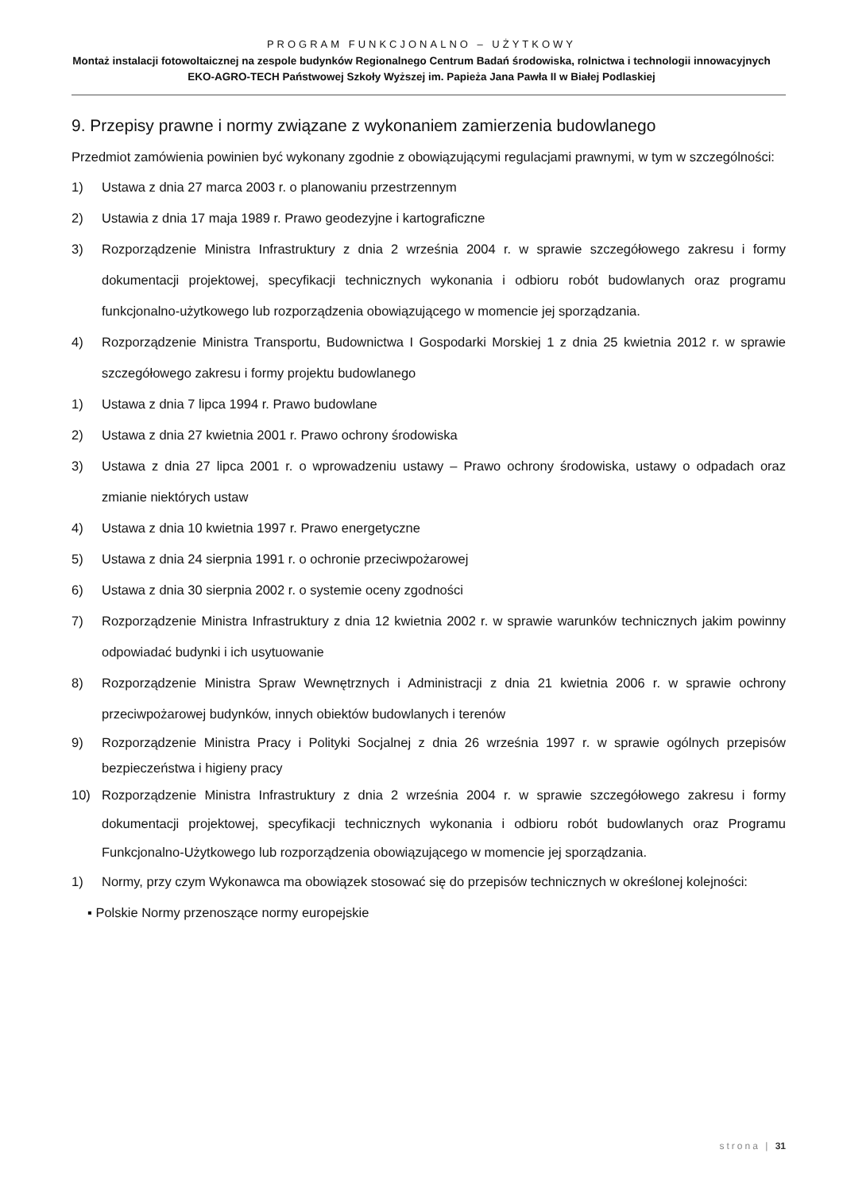PROGRAM FUNKCJONALNO – UŻYTKOWY
Montaż instalacji fotowoltaicznej na zespole budynków Regionalnego Centrum Badań środowiska, rolnictwa i technologii innowacyjnych EKO-AGRO-TECH Państwowej Szkoły Wyższej im. Papieża Jana Pawła II w Białej Podlaskiej
9. Przepisy prawne i normy związane z wykonaniem zamierzenia budowlanego
Przedmiot zamówienia powinien być wykonany zgodnie z obowiązującymi regulacjami prawnymi, w tym w szczególności:
1) Ustawa z dnia 27 marca 2003 r. o planowaniu przestrzennym
2) Ustawia z dnia 17 maja 1989 r. Prawo geodezyjne i kartograficzne
3) Rozporządzenie Ministra Infrastruktury z dnia 2 września 2004 r. w sprawie szczegółowego zakresu i formy dokumentacji projektowej, specyfikacji technicznych wykonania i odbioru robót budowlanych oraz programu funkcjonalno-użytkowego lub rozporządzenia obowiązującego w momencie jej sporządzania.
4) Rozporządzenie Ministra Transportu, Budownictwa I Gospodarki Morskiej 1 z dnia 25 kwietnia 2012 r. w sprawie szczegółowego zakresu i formy projektu budowlanego
1) Ustawa z dnia 7 lipca 1994 r. Prawo budowlane
2) Ustawa z dnia 27 kwietnia 2001 r. Prawo ochrony środowiska
3) Ustawa z dnia 27 lipca 2001 r. o wprowadzeniu ustawy – Prawo ochrony środowiska, ustawy o odpadach oraz zmianie niektórych ustaw
4) Ustawa z dnia 10 kwietnia 1997 r. Prawo energetyczne
5) Ustawa z dnia 24 sierpnia 1991 r. o ochronie przeciwpożarowej
6) Ustawa z dnia 30 sierpnia 2002 r. o systemie oceny zgodności
7) Rozporządzenie Ministra Infrastruktury z dnia 12 kwietnia 2002 r. w sprawie warunków technicznych jakim powinny odpowiadać budynki i ich usytuowanie
8) Rozporządzenie Ministra Spraw Wewnętrznych i Administracji z dnia 21 kwietnia 2006 r. w sprawie ochrony przeciwpożarowej budynków, innych obiektów budowlanych i terenów
9) Rozporządzenie Ministra Pracy i Polityki Socjalnej z dnia 26 września 1997 r. w sprawie ogólnych przepisów bezpieczeństwa i higieny pracy
10) Rozporządzenie Ministra Infrastruktury z dnia 2 września 2004 r. w sprawie szczegółowego zakresu i formy dokumentacji projektowej, specyfikacji technicznych wykonania i odbioru robót budowlanych oraz Programu Funkcjonalno-Użytkowego lub rozporządzenia obowiązującego w momencie jej sporządzania.
1) Normy, przy czym Wykonawca ma obowiązek stosować się do przepisów technicznych w określonej kolejności:
▪ Polskie Normy przenoszące normy europejskie
strona | 31